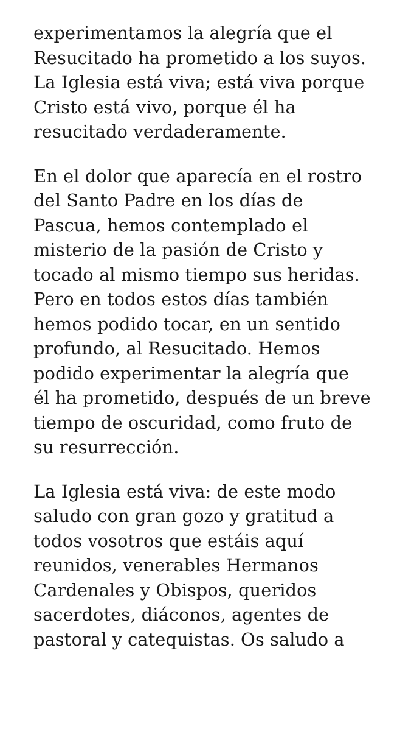experimentamos la alegría que el
Resucitado ha prometido a los suyos.
La Iglesia está viva; está viva porque
Cristo está vivo, porque él ha
resucitado verdaderamente.
En el dolor que aparecía en el rostro
del Santo Padre en los días de
Pascua, hemos contemplado el
misterio de la pasión de Cristo y
tocado al mismo tiempo sus heridas.
Pero en todos estos días también
hemos podido tocar, en un sentido
profundo, al Resucitado. Hemos
podido experimentar la alegría que
él ha prometido, después de un breve
tiempo de oscuridad, como fruto de
su resurrección.
La Iglesia está viva: de este modo
saludo con gran gozo y gratitud a
todos vosotros que estáis aquí
reunidos, venerables Hermanos
Cardenales y Obispos, queridos
sacerdotes, diáconos, agentes de
pastoral y catequistas. Os saludo a